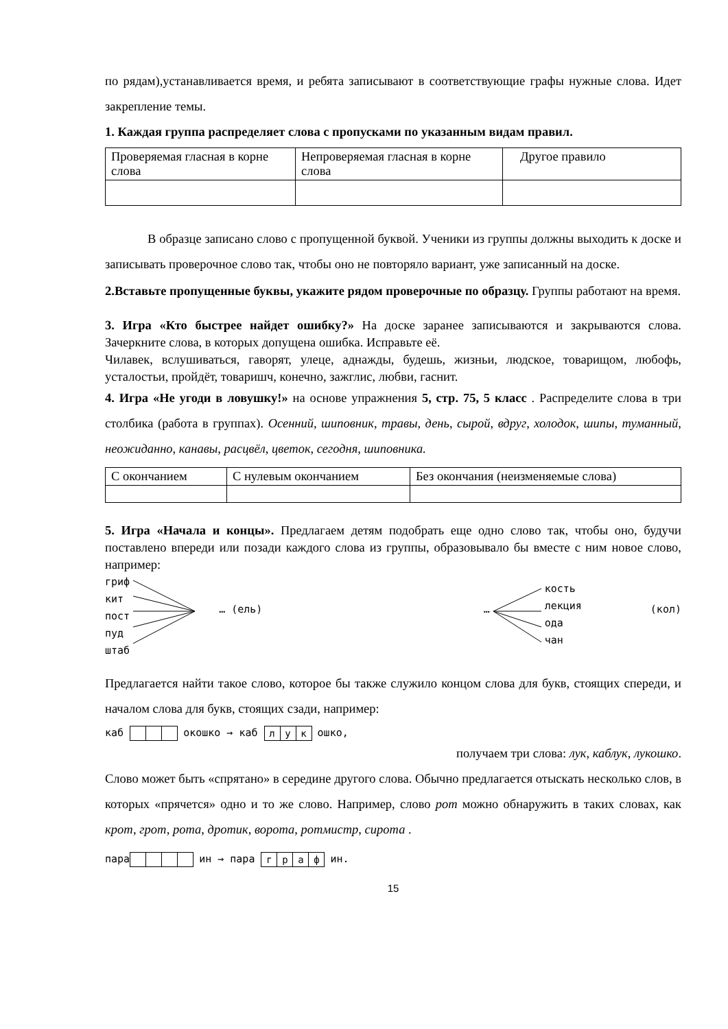по рядам),устанавливается время, и ребята записывают в соответствующие графы нужные слова. Идет закрепление темы.
1. Каждая группа распределяет слова с пропусками по указанным видам правил.
| Проверяемая гласная в корне слова | Непроверяемая гласная в корне слова | Другое правило |
В образце записано слово с пропущенной буквой. Ученики из группы должны выходить к доске и записывать проверочное слово так, чтобы оно не повторяло вариант, уже записанный на доске.
2.Вставьте пропущенные буквы, укажите рядом проверочные по образцу. Группы работают на время.
3. Игра «Кто быстрее найдет ошибку?» На доске заранее записываются и закрываются слова. Зачеркните слова, в которых допущена ошибка. Исправьте её.
Чилавек, вслушиваться, гаворят, улеце, аднажды, будешь, жизньи, людское, товарищом, любофь, усталостьи, пройдёт, товаришч, конечно, зажглис, любви, гаснит.
4. Игра «Не угоди в ловушку!» на основе упражнения 5, стр. 75, 5 класс . Распределите слова в три столбика (работа в группах). Осенний, шиповник, травы, день, сырой, вдруг, холодок, шипы, туманный, неожиданно, канавы, расцвёл, цветок, сегодня, шиповника.
| С окончанием | С нулевым окончанием | Без окончания (неизменяемые слова) |
5. Игра «Начала и концы». Предлагаем детям подобрать еще одно слово так, чтобы оно, будучи поставлено впереди или позади каждого слова из группы, образовывало бы вместе с ним новое слово, например:
гриф
кит
пост
пуд
штаб
… (ель)
…
кость
лекция
ода
чан
(кол)
Предлагается найти такое слово, которое бы также служило концом слова для букв, стоящих спереди, и началом слова для букв, стоящих сзади, например:
каб окошко → каб лук ошко,
получаем три слова: лук, каблук, лукошко.
Слово может быть «спрятано» в середине другого слова. Обычно предлагается отыскать несколько слов, в которых «прячется» одно и то же слово. Например, слово рот можно обнаружить в таких словах, как крот, грот, рота, дротик, ворота, ротмистр, сирота .
пара ин → пара граф ин.
15